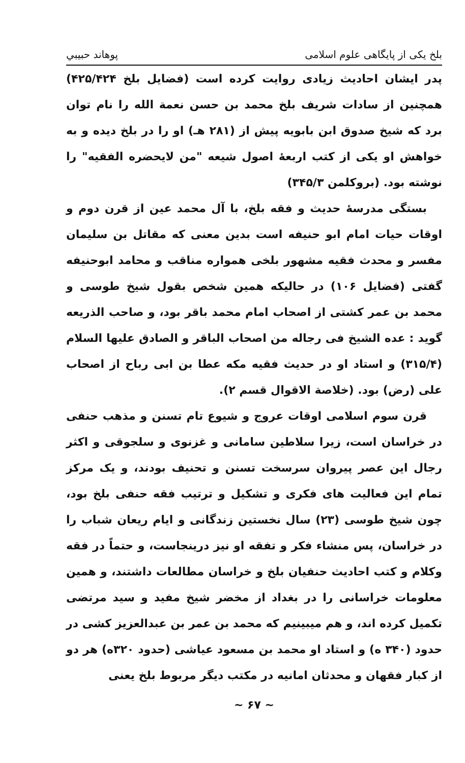بلخ یکی از پایگاهی علوم اسلامی پوهاند حبیبي
پدر ایشان احادیث زیادی روایت کرده است (فضایل بلخ ۴۲۵/۴۲۴) همچنین از سادات شریف بلخ محمد بن حسن نعمة الله را نام توان برد که شیخ صدوق ابن بابویه پیش از (۲۸۱ هـ) او را در بلخ دیده و به خواهش او یکی از کتب اربعهٔ اصول شیعه "من لایحضره الفقیه" را نوشته بود. (بروکلمن ۳۴۵/۳)
بستگی مدرسهٔ حدیث و فقه بلخ، با آل محمد عین از قرن دوم و اوقات حیات امام ابو حنیفه است بدین معنی که مقاتل بن سلیمان مفسر و محدث فقیه مشهور بلخی همواره مناقب و محامد ابوحنیفه گفتی (فضایل ۱۰۶) در حالیکه همین شخص بقول شیخ طوسی و محمد بن عمر کشتی از اصحاب امام محمد باقر بود، و صاحب الذریعه گوید : عده الشیخ فی رجاله من اصحاب الباقر و الصادق علیها السلام (۳۱۵/۴) و استاد او در حدیث فقیه مکه عطا بن ابی رباح از اصحاب علی (رض) بود. (خلاصة الاقوال قسم ۲).
قرن سوم اسلامی اوقات عروج و شیوع تام تسنن و مذهب حنفی در خراسان است، زیرا سلاطین سامانی و غزنوی و سلجوقی و اکثر رجال این عصر پیروان سرسخت تسنن و تحنیف بودند، و یک مرکز تمام این فعالیت های فکری و تشکیل و ترتیب فقه حنفی بلخ بود، چون شیخ طوسی (۲۳) سال نخستین زندگانی و ایام ریعان شباب را در خراسان، پس منشاء فکر و تفقه او نیز درینجاست، و حتماً در فقه وکلام و کتب احادیث حنفیان بلخ و خراسان مطالعات داشتند، و همین معلومات خراسانی را در بغداد از مخضر شیخ مفید و سید مرتضی تکمیل کرده اند، و هم میبینیم که محمد بن عمر بن عبدالعزیز کشی در حدود (۳۴۰ ه) و استاد او محمد بن مسعود عیاشی (حدود ۳۲۰ه) هر دو از کبار فقهان و محدثان امانیه در مکتب دیگر مربوط بلخ یعنی
~ ۶۷ ~